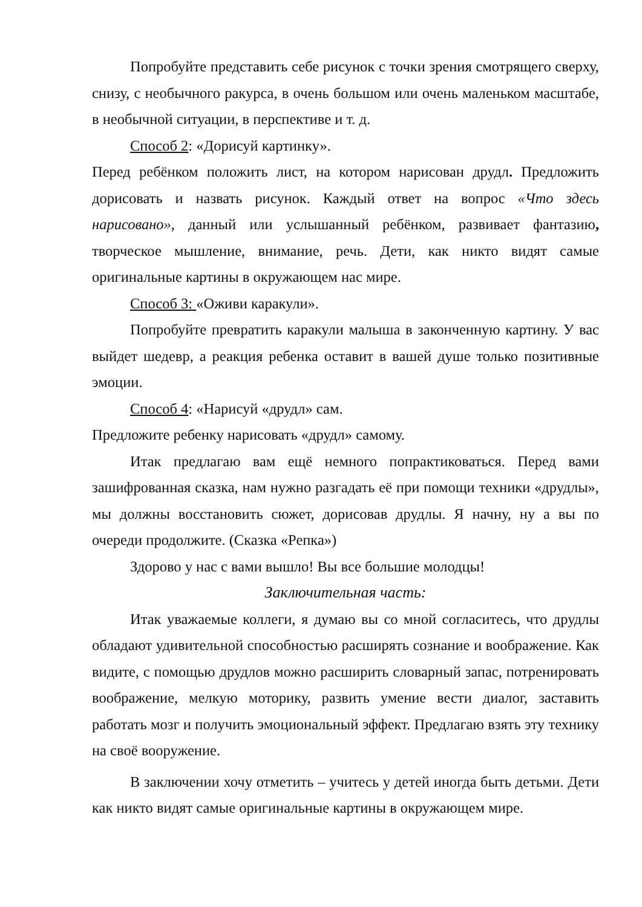Попробуйте представить себе рисунок с точки зрения смотрящего сверху, снизу, с необычного ракурса, в очень большом или очень маленьком масштабе, в необычной ситуации, в перспективе и т. д.
Способ 2: «Дорисуй картинку».
Перед ребёнком положить лист, на котором нарисован друдл. Предложить дорисовать и назвать рисунок. Каждый ответ на вопрос «Что здесь нарисовано», данный или услышанный ребёнком, развивает фантазию, творческое мышление, внимание, речь. Дети, как никто видят самые оригинальные картины в окружающем нас мире.
Способ 3: «Оживи каракули».
Попробуйте превратить каракули малыша в законченную картину. У вас выйдет шедевр, а реакция ребенка оставит в вашей душе только позитивные эмоции.
Способ 4: «Нарисуй «друдл» сам.
Предложите ребенку нарисовать «друдл» самому.
Итак предлагаю вам ещё немного попрактиковаться. Перед вами зашифрованная сказка, нам нужно разгадать её при помощи техники «друдлы», мы должны восстановить сюжет, дорисовав друдлы. Я начну, ну а вы по очереди продолжите. (Сказка «Репка»)
Здорово у нас с вами вышло! Вы все большие молодцы!
Заключительная часть:
Итак уважаемые коллеги, я думаю вы со мной согласитесь, что друдлы обладают удивительной способностью расширять сознание и воображение. Как видите, с помощью друдлов можно расширить словарный запас, потренировать воображение, мелкую моторику, развить умение вести диалог, заставить работать мозг и получить эмоциональный эффект. Предлагаю взять эту технику на своё вооружение.
В заключении хочу отметить – учитесь у детей иногда быть детьми. Дети как никто видят самые оригинальные картины в окружающем мире.